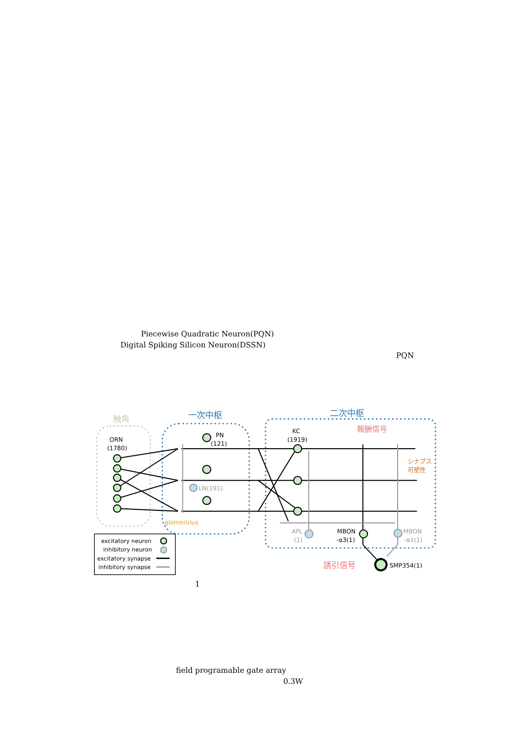Piecewise Quadratic Neuron(PQN)
Digital Spiking Silicon Neuron(DSSN)
PQN
触角
一次中枢
二次中枢
ORN
(1780)
PN
(121)
KC
(1919)
報酬信号
シナプス
可塑性
LN(191)
glomerulus
APL
(1)
MBON
-α3(1)
MBON
-α1(1)
誘引信号
SMP354(1)
excitatory neuron
inhibitory neuron
excitatory synapse
inhibitory synapse
1
field programable gate array
0.3W